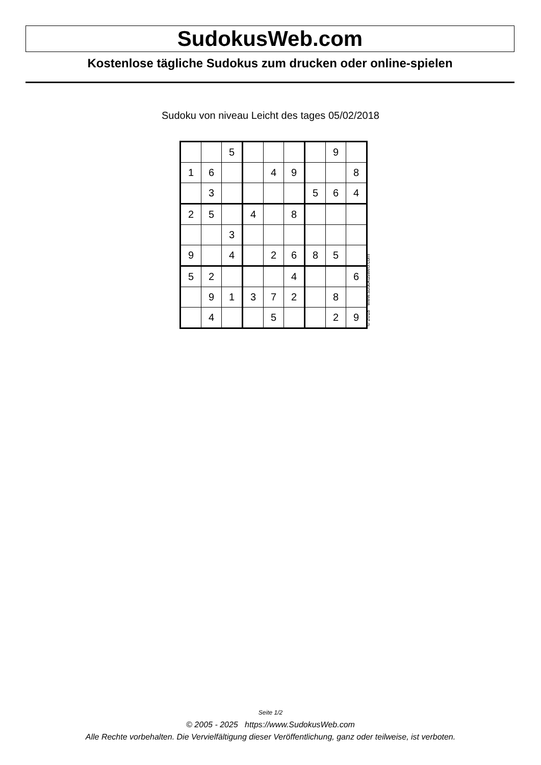SudokusWeb.com
Kostenlose tägliche Sudokus zum drucken oder online-spielen
Sudoku von niveau Leicht des tages 05/02/2018
| | | 5 | | | | | 9 | |
| 1 | 6 | | | 4 | 9 | | | 8 |
| | 3 | | | | | 5 | 6 | 4 |
| 2 | 5 | | 4 | | 8 | | | |
| | | 3 | | | | | | |
| 9 | | 4 | | 2 | 6 | 8 | 5 | |
| 5 | 2 | | | | 4 | | | 6 |
| | 9 | 1 | 3 | 7 | 2 | | 8 | |
| | 4 | | | 5 | | | 2 | 9 |
© 2018 www.sudokusweb.com
Seite 1/2
© 2005 - 2025 https://www.SudokusWeb.com
Alle Rechte vorbehalten. Die Vervielfältigung dieser Veröffentlichung, ganz oder teilweise, ist verboten.